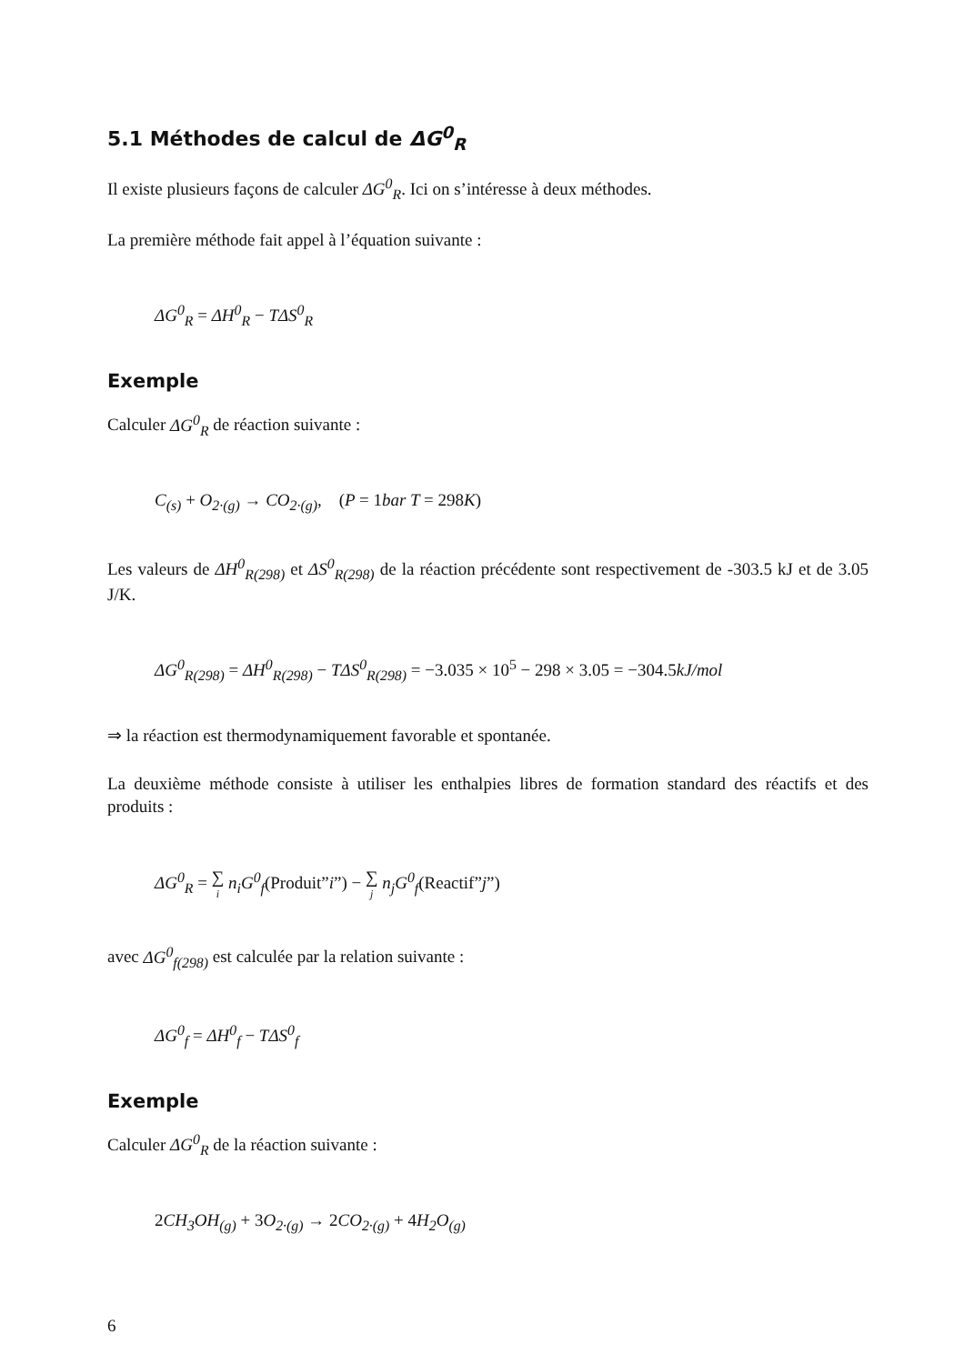5.1 Méthodes de calcul de ΔG<sup>0</sup><sub>R</sub>
Il existe plusieurs façons de calculer ΔG<sup>0</sup><sub>R</sub>. Ici on s’intéresse à deux méthodes.
La première méthode fait appel à l’équation suivante :
ΔG<sup>0</sup><sub>R</sub> = ΔH<sup>0</sup><sub>R</sub> − TΔS<sup>0</sup><sub>R</sub>
Exemple
Calculer ΔG<sup>0</sup><sub>R</sub> de réaction suivante :
C<sub>(s)</sub> + O<sub>2·(g)</sub> → CO<sub>2·(g)</sub>, (P = 1bar T = 298 K)
Les valeurs de ΔH<sup>0</sup><sub>R(298)</sub> et ΔS<sup>0</sup><sub>R(298)</sub> de la réaction précédente sont respectivement de -303.5 kJ et de 3.05 J/K.
ΔG<sup>0</sup><sub>R(298)</sub> = ΔH<sup>0</sup><sub>R(298)</sub> − TΔS<sup>0</sup><sub>R(298)</sub> = −3.035 × 10<sup>5</sup> − 298 × 3.05 = −304.5kJ/mol
⇒ la réaction est thermodynamiquement favorable et spontanée.
La deuxième méthode consiste à utiliser les enthalpies libres de formation standard des réactifs et des produits :
ΔG<sup>0</sup><sub>R</sub> = ∑ i n<sub>i</sub>G<sup>0</sup><sub>f</sub>(Produit”i”) − ∑ j n<sub>j</sub>G<sup>0</sup><sub>f</sub>(Reactif”j”)
avec ΔG<sup>0</sup><sub>f(298)</sub> est calculée par la relation suivante :
ΔG<sup>0</sup><sub>f</sub> = ΔH<sup>0</sup><sub>f</sub> − TΔS<sup>0</sup><sub>f</sub>
Exemple
Calculer ΔG<sup>0</sup><sub>R</sub> de la réaction suivante :
2 CH<sub>3</sub>OH<sub>(g)</sub> + 3 O<sub>2·(g)</sub> → 2 CO<sub>2·(g)</sub> + 4 H<sub>2</sub>O<sub>(g)</sub>
6